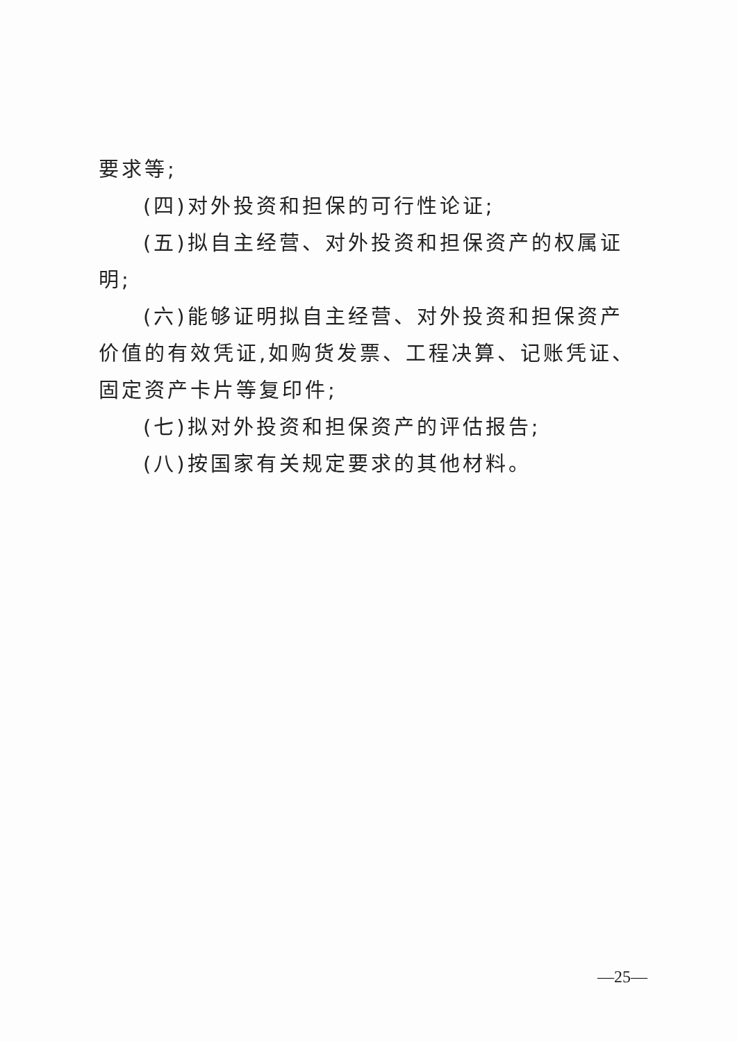要求等;
(四)对外投资和担保的可行性论证;
(五)拟自主经营、对外投资和担保资产的权属证明;
(六)能够证明拟自主经营、对外投资和担保资产价值的有效凭证,如购货发票、工程决算、记账凭证、固定资产卡片等复印件;
(七)拟对外投资和担保资产的评估报告;
(八)按国家有关规定要求的其他材料。
—25—